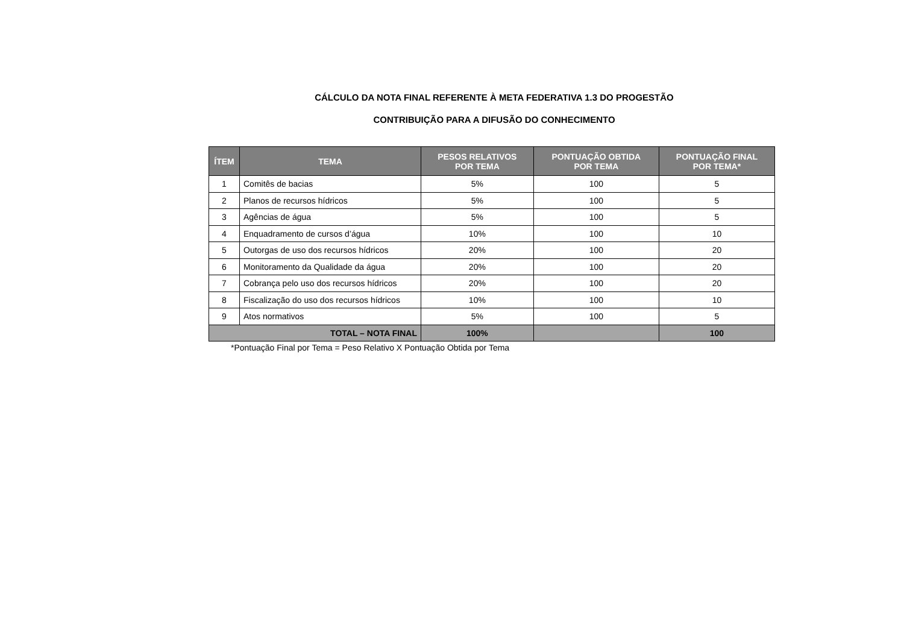CÁLCULO DA NOTA FINAL REFERENTE À META FEDERATIVA 1.3 DO PROGESTÃO
CONTRIBUIÇÃO PARA A DIFUSÃO DO CONHECIMENTO
| ÍTEM | TEMA | PESOS RELATIVOS POR TEMA | PONTUAÇÃO OBTIDA POR TEMA | PONTUAÇÃO FINAL POR TEMA* |
| --- | --- | --- | --- | --- |
| 1 | Comitês de bacias | 5% | 100 | 5 |
| 2 | Planos de recursos hídricos | 5% | 100 | 5 |
| 3 | Agências de água | 5% | 100 | 5 |
| 4 | Enquadramento de cursos d’água | 10% | 100 | 10 |
| 5 | Outorgas de uso dos recursos hídricos | 20% | 100 | 20 |
| 6 | Monitoramento da Qualidade da água | 20% | 100 | 20 |
| 7 | Cobrança pelo uso dos recursos hídricos | 20% | 100 | 20 |
| 8 | Fiscalização do uso dos recursos hídricos | 10% | 100 | 10 |
| 9 | Atos normativos | 5% | 100 | 5 |
| TOTAL – NOTA FINAL | | 100% | | 100 |
*Pontuação Final por Tema = Peso Relativo X Pontuação Obtida por Tema